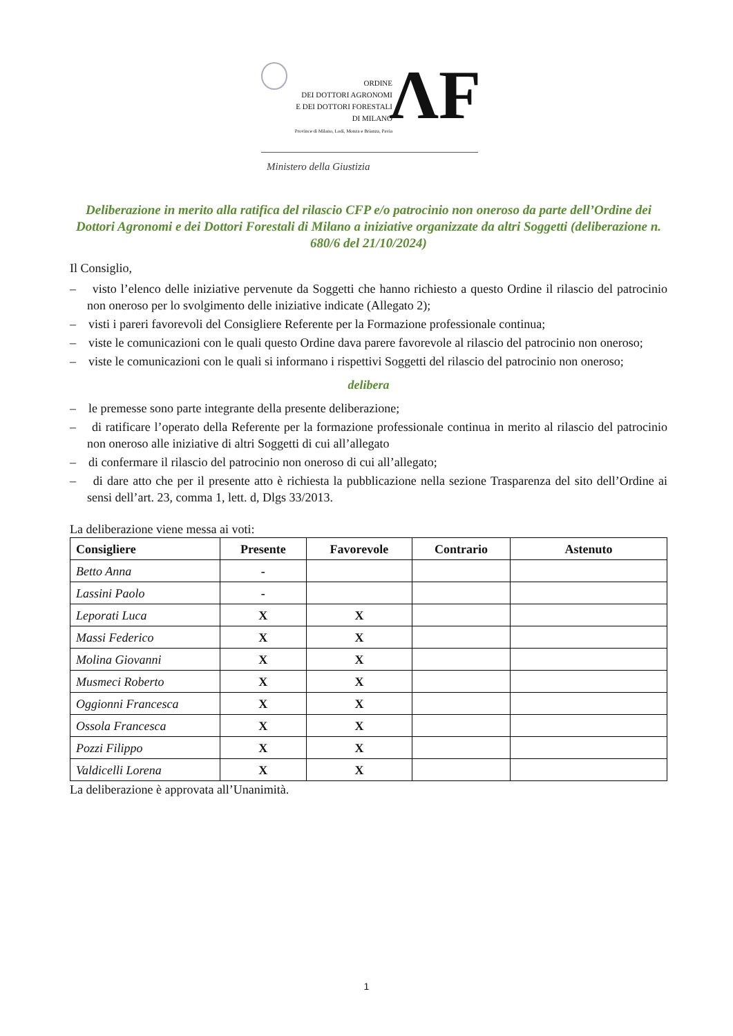ORDINE
DEI DOTTORI AGRONOMI
E DEI DOTTORI FORESTALI
DI MILANO
Province di Milano, Lodi, Monza e Brianza, Pavia
ΛF
Ministero della Giustizia
Deliberazione in merito alla ratifica del rilascio CFP e/o patrocinio non oneroso da parte dell’Ordine dei Dottori Agronomi e dei Dottori Forestali di Milano a iniziative organizzate da altri Soggetti (deliberazione n. 680/6 del 21/10/2024)
Il Consiglio,
– visto l’elenco delle iniziative pervenute da Soggetti che hanno richiesto a questo Ordine il rilascio del patrocinio non oneroso per lo svolgimento delle iniziative indicate (Allegato 2);
– visti i pareri favorevoli del Consigliere Referente per la Formazione professionale continua;
– viste le comunicazioni con le quali questo Ordine dava parere favorevole al rilascio del patrocinio non oneroso;
– viste le comunicazioni con le quali si informano i rispettivi Soggetti del rilascio del patrocinio non oneroso;
delibera
– le premesse sono parte integrante della presente deliberazione;
– di ratificare l’operato della Referente per la formazione professionale continua in merito al rilascio del patrocinio non oneroso alle iniziative di altri Soggetti di cui all’allegato
– di confermare il rilascio del patrocinio non oneroso di cui all’allegato;
– di dare atto che per il presente atto è richiesta la pubblicazione nella sezione Trasparenza del sito dell’Ordine ai sensi dell’art. 23, comma 1, lett. d, Dlgs 33/2013.
La deliberazione viene messa ai voti:
| Consigliere | Presente | Favorevole | Contrario | Astenuto |
| --- | --- | --- | --- | --- |
| Betto Anna | - | | | |
| Lassini Paolo | - | | | |
| Leporati Luca | X | X | | |
| Massi Federico | X | X | | |
| Molina Giovanni | X | X | | |
| Musmeci Roberto | X | X | | |
| Oggionni Francesca | X | X | | |
| Ossola Francesca | X | X | | |
| Pozzi Filippo | X | X | | |
| Valdicelli Lorena | X | X | | |
La deliberazione è approvata all’Unanimità.
1